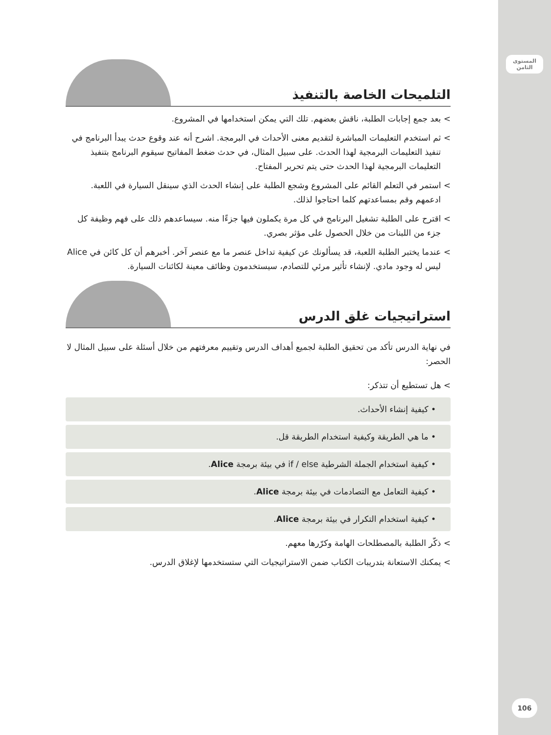المستوى
الثامن
106
التلميحات الخاصة بالتنفيذ
> بعد جمع إجابات الطلبة، ناقش بعضهم. تلك التي يمكن استخدامها في المشروع.
> ثم استخدم التعليمات المباشرة لتقديم معنى الأحداث في البرمجة. اشرح أنه عند وقوع حدث يبدأ البرنامج في تنفيذ التعليمات البرمجية لهذا الحدث. على سبيل المثال، في حدث ضغط المفاتيح سيقوم البرنامج بتنفيذ التعليمات البرمجية لهذا الحدث حتى يتم تحرير المفتاح.
> استمر في التعلم القائم على المشروع وشجع الطلبة على إنشاء الحدث الذي سينقل السيارة في اللعبة. ادعمهم وقم بمساعدتهم كلما احتاجوا لذلك.
> اقترح على الطلبة تشغيل البرنامج في كل مرة يكملون فيها جزءًا منه. سيساعدهم ذلك على فهم وظيفة كل جزء من اللبنات من خلال الحصول على مؤثر بصري.
> عندما يختبر الطلبة اللعبة، قد يسألونك عن كيفية تداخل عنصر ما مع عنصر آخر. أخبرهم أن كل كائن في Alice ليس له وجود مادي. لإنشاء تأثير مرئي للتصادم، سيستخدمون وظائف معينة لكائنات السيارة.
استراتيجيات غلق الدرس
في نهاية الدرس تأكد من تحقيق الطلبة لجميع أهداف الدرس وتقييم معرفتهم من خلال أسئلة على سبيل المثال لا الحصر:
> هل تستطيع أن تتذكر:
• كيفية إنشاء الأحداث.
• ما هي الطريقة وكيفية استخدام الطريقة قل.
• كيفية استخدام الجملة الشرطية if / else في بيئة برمجة Alice.
• كيفية التعامل مع التصادمات في بيئة برمجة Alice.
• كيفية استخدام التكرار في بيئة برمجة Alice.
> ذكّر الطلبة بالمصطلحات الهامة وكرّرها معهم.
> يمكنك الاستعانة بتدريبات الكتاب ضمن الاستراتيجيات التي ستستخدمها لإغلاق الدرس.